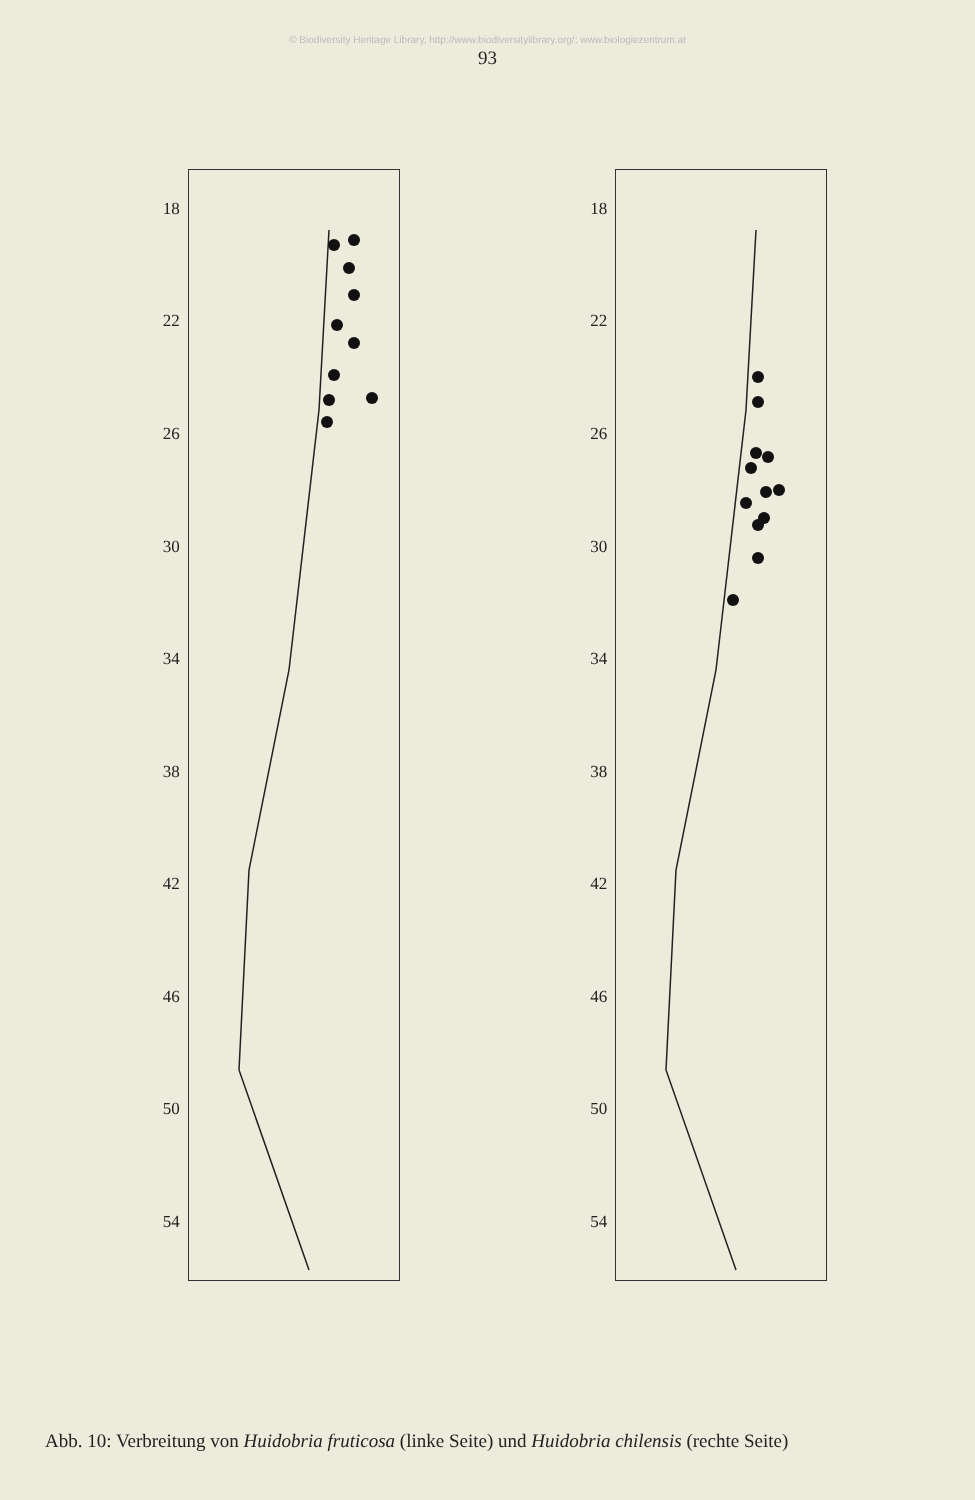© Biodiversity Heritage Library, http://www.biodiversitylibrary.org/; www.biologiezentrum.at
93
18
22
26
30
34
38
42
46
50
54
18
22
26
30
34
38
42
46
50
54
Abb. 10: Verbreitung von Huidobria fruticosa (linke Seite) und Huidobria chilensis (rechte Seite)